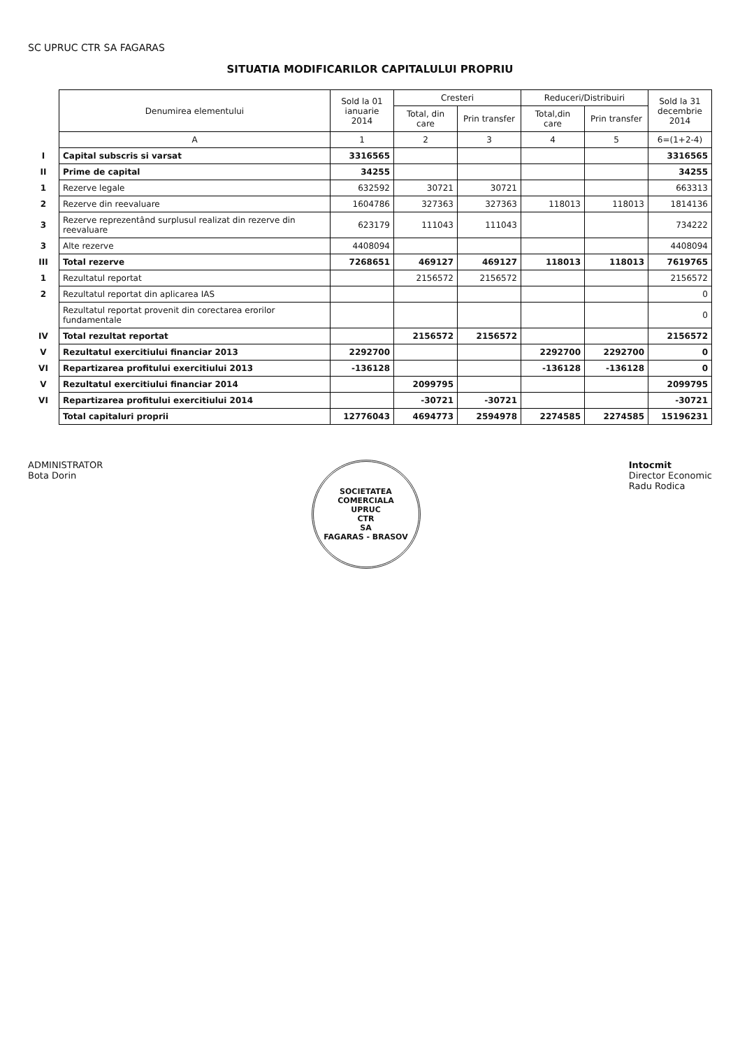SC UPRUC CTR SA FAGARAS
SITUATIA MODIFICARILOR CAPITALULUI PROPRIU
| | Denumirea elementului | Sold la 01 ianuarie 2014 | Cresteri | | Reduceri/Distribuiri | | Sold la 31 decembrie 2014 |
| | | | Total, din care | Prin transfer | Total,din care | Prin transfer | |
| | A | 1 | 2 | 3 | 4 | 5 | 6=(1+2-4) |
| I | Capital subscris si varsat | 3316565 | | | | | 3316565 |
| II | Prime de capital | 34255 | | | | | 34255 |
| 1 | Rezerve legale | 632592 | 30721 | 30721 | | | 663313 |
| 2 | Rezerve din reevaluare | 1604786 | 327363 | 327363 | 118013 | 118013 | 1814136 |
| 3 | Rezerve reprezentând surplusul realizat din rezerve din reevaluare | 623179 | 111043 | 111043 | | | 734222 |
| 3 | Alte rezerve | 4408094 | | | | | 4408094 |
| III | Total rezerve | 7268651 | 469127 | 469127 | 118013 | 118013 | 7619765 |
| 1 | Rezultatul reportat | | 2156572 | 2156572 | | | 2156572 |
| 2 | Rezultatul reportat din aplicarea IAS | | | | | | 0 |
| | Rezultatul reportat provenit din corectarea erorilor fundamentale | | | | | | 0 |
| IV | Total rezultat reportat | | 2156572 | 2156572 | | | 2156572 |
| V | Rezultatul exercitiului financiar 2013 | 2292700 | | | 2292700 | 2292700 | 0 |
| VI | Repartizarea profitului exercitiului 2013 | -136128 | | | -136128 | -136128 | 0 |
| V | Rezultatul exercitiului financiar 2014 | | 2099795 | | | | 2099795 |
| VI | Repartizarea profitului exercitiului 2014 | | -30721 | -30721 | | | -30721 |
| | Total capitaluri proprii | 12776043 | 4694773 | 2594978 | 2274585 | 2274585 | 15196231 |
ADMINISTRATOR
Bota Dorin
SOCIETATEA COMERCIALA
UPRUC
CTR
SA
FAGARAS - BRASOV
Intocmit
Director Economic
Radu Rodica